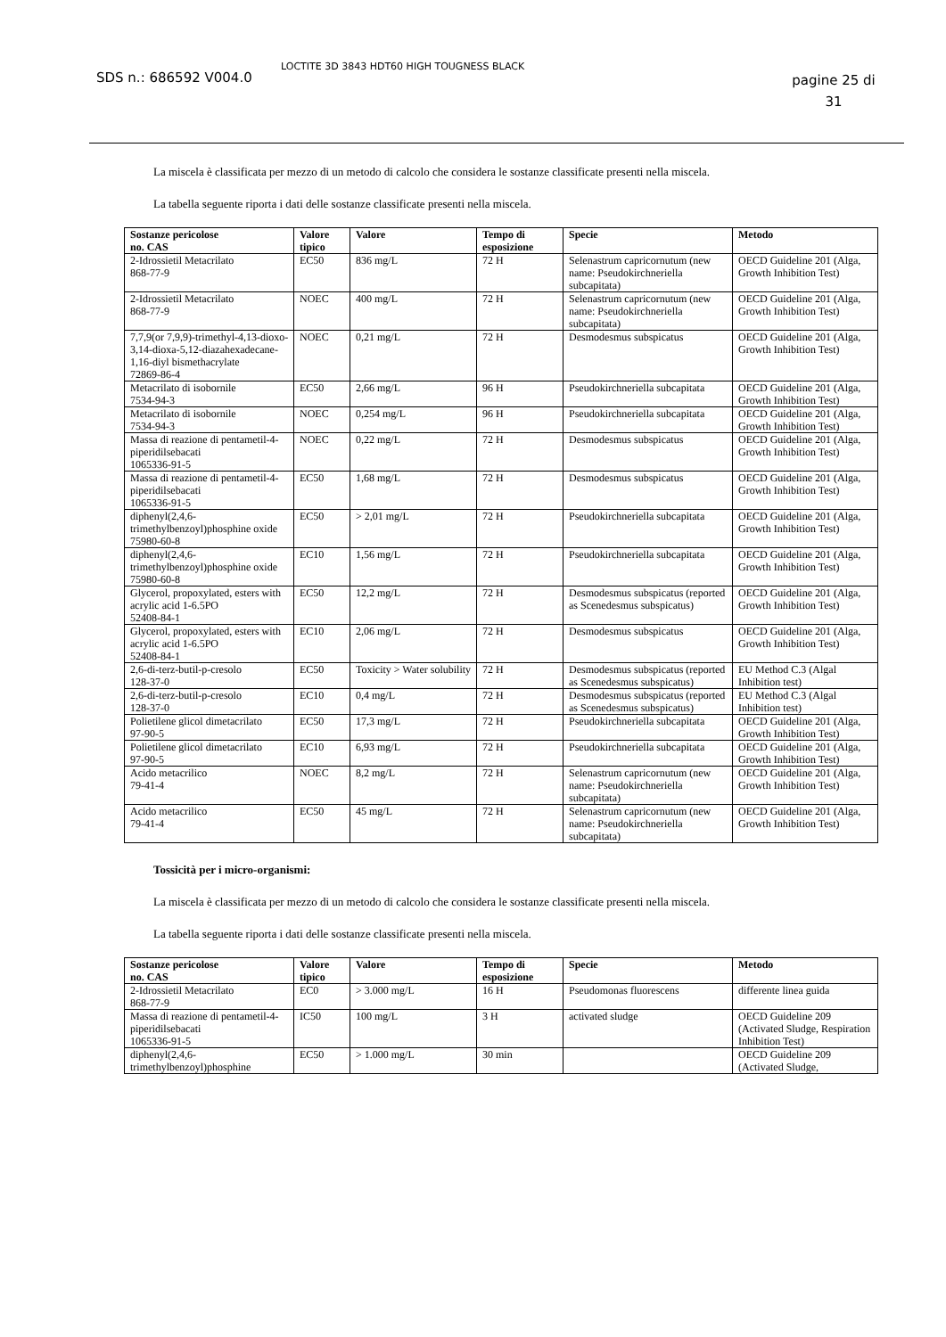SDS n.: 686592 V004.0
LOCTITE 3D 3843 HDT60 HIGH TOUGNESS BLACK
pagine 25 di 31
La miscela è classificata per mezzo di un metodo di calcolo che considera le sostanze classificate presenti nella miscela.
La tabella seguente riporta i dati delle sostanze classificate presenti nella miscela.
| Sostanze pericolose no. CAS | Valore tipico | Valore | Tempo di esposizione | Specie | Metodo |
| --- | --- | --- | --- | --- | --- |
| 2-Idrossietil Metacrilato 868-77-9 | EC50 | 836 mg/L | 72 H | Selenastrum capricornutum (new name: Pseudokirchneriella subcapitata) | OECD Guideline 201 (Alga, Growth Inhibition Test) |
| 2-Idrossietil Metacrilato 868-77-9 | NOEC | 400 mg/L | 72 H | Selenastrum capricornutum (new name: Pseudokirchneriella subcapitata) | OECD Guideline 201 (Alga, Growth Inhibition Test) |
| 7,7,9(or 7,9,9)-trimethyl-4,13-dioxo-3,14-dioxa-5,12-diazahexadecane-1,16-diyl bismethacrylate 72869-86-4 | NOEC | 0,21 mg/L | 72 H | Desmodesmus subspicatus | OECD Guideline 201 (Alga, Growth Inhibition Test) |
| Metacrilato di isobornile 7534-94-3 | EC50 | 2,66 mg/L | 96 H | Pseudokirchneriella subcapitata | OECD Guideline 201 (Alga, Growth Inhibition Test) |
| Metacrilato di isobornile 7534-94-3 | NOEC | 0,254 mg/L | 96 H | Pseudokirchneriella subcapitata | OECD Guideline 201 (Alga, Growth Inhibition Test) |
| Massa di reazione di pentametil-4-piperidilsebacati 1065336-91-5 | NOEC | 0,22 mg/L | 72 H | Desmodesmus subspicatus | OECD Guideline 201 (Alga, Growth Inhibition Test) |
| Massa di reazione di pentametil-4-piperidilsebacati 1065336-91-5 | EC50 | 1,68 mg/L | 72 H | Desmodesmus subspicatus | OECD Guideline 201 (Alga, Growth Inhibition Test) |
| diphenyl(2,4,6-trimethylbenzoyl)phosphine oxide 75980-60-8 | EC50 | > 2,01 mg/L | 72 H | Pseudokirchneriella subcapitata | OECD Guideline 201 (Alga, Growth Inhibition Test) |
| diphenyl(2,4,6-trimethylbenzoyl)phosphine oxide 75980-60-8 | EC10 | 1,56 mg/L | 72 H | Pseudokirchneriella subcapitata | OECD Guideline 201 (Alga, Growth Inhibition Test) |
| Glycerol, propoxylated, esters with acrylic acid 1-6.5PO 52408-84-1 | EC50 | 12,2 mg/L | 72 H | Desmodesmus subspicatus (reported as Scenedesmus subspicatus) | OECD Guideline 201 (Alga, Growth Inhibition Test) |
| Glycerol, propoxylated, esters with acrylic acid 1-6.5PO 52408-84-1 | EC10 | 2,06 mg/L | 72 H | Desmodesmus subspicatus | OECD Guideline 201 (Alga, Growth Inhibition Test) |
| 2,6-di-terz-butil-p-cresolo 128-37-0 | EC50 | Toxicity > Water solubility | 72 H | Desmodesmus subspicatus (reported as Scenedesmus subspicatus) | EU Method C.3 (Algal Inhibition test) |
| 2,6-di-terz-butil-p-cresolo 128-37-0 | EC10 | 0,4 mg/L | 72 H | Desmodesmus subspicatus (reported as Scenedesmus subspicatus) | EU Method C.3 (Algal Inhibition test) |
| Polietilene glicol dimetacrilato 97-90-5 | EC50 | 17,3 mg/L | 72 H | Pseudokirchneriella subcapitata | OECD Guideline 201 (Alga, Growth Inhibition Test) |
| Polietilene glicol dimetacrilato 97-90-5 | EC10 | 6,93 mg/L | 72 H | Pseudokirchneriella subcapitata | OECD Guideline 201 (Alga, Growth Inhibition Test) |
| Acido metacrilico 79-41-4 | NOEC | 8,2 mg/L | 72 H | Selenastrum capricornutum (new name: Pseudokirchneriella subcapitata) | OECD Guideline 201 (Alga, Growth Inhibition Test) |
| Acido metacrilico 79-41-4 | EC50 | 45 mg/L | 72 H | Selenastrum capricornutum (new name: Pseudokirchneriella subcapitata) | OECD Guideline 201 (Alga, Growth Inhibition Test) |
Tossicità per i micro-organismi:
La miscela è classificata per mezzo di un metodo di calcolo che considera le sostanze classificate presenti nella miscela.
La tabella seguente riporta i dati delle sostanze classificate presenti nella miscela.
| Sostanze pericolose no. CAS | Valore tipico | Valore | Tempo di esposizione | Specie | Metodo |
| --- | --- | --- | --- | --- | --- |
| 2-Idrossietil Metacrilato 868-77-9 | EC0 | > 3.000 mg/L | 16 H | Pseudomonas fluorescens | differente linea guida |
| Massa di reazione di pentametil-4-piperidilsebacati 1065336-91-5 | IC50 | 100 mg/L | 3 H | activated sludge | OECD Guideline 209 (Activated Sludge, Respiration Inhibition Test) |
| diphenyl(2,4,6-trimethylbenzoyl)phosphine | EC50 | > 1.000 mg/L | 30 min | | OECD Guideline 209 (Activated Sludge, |